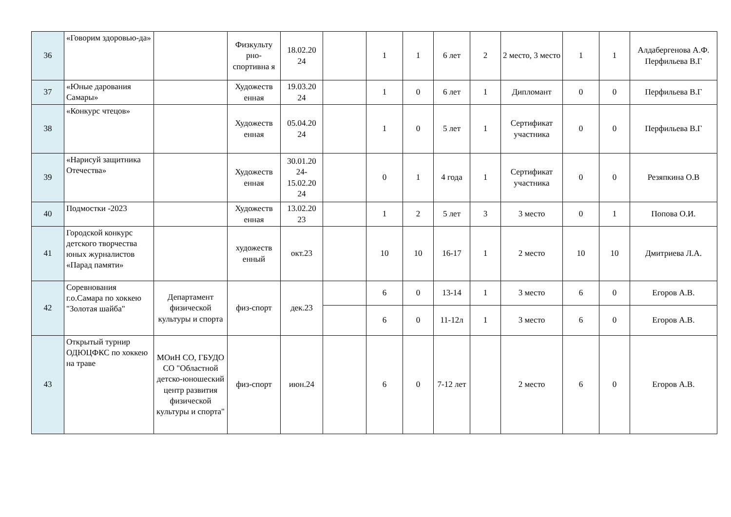| 36 | «Говорим здоровью-да» | | Физкульту рно-спортивна я | 18.02.20 24 | | 1 | 1 | 6 лет | 2 | 2 место, 3 место | 1 | 1 | Алдабергенова А.Ф. Перфильева В.Г |
| 37 | «Юные дарования Самары» | | Художеств енная | 19.03.20 24 | | 1 | 0 | 6 лет | 1 | Дипломант | 0 | 0 | Перфильева В.Г |
| 38 | «Конкурс чтецов» | | Художеств енная | 05.04.20 24 | | 1 | 0 | 5 лет | 1 | Сертификат участника | 0 | 0 | Перфильева В.Г |
| 39 | «Нарисуй защитника Отечества» | | Художеств енная | 30.01.20 24-15.02.20 24 | | 0 | 1 | 4 года | 1 | Сертификат участника | 0 | 0 | Резяпкина О.В |
| 40 | Подмостки -2023 | | Художеств енная | 13.02.20 23 | | 1 | 2 | 5 лет | 3 | 3 место | 0 | 1 | Попова О.И. |
| 41 | Городской конкурс детского творчества юных журналистов «Парад памяти» | | художеств енный | окт.23 | | 10 | 10 | 16-17 | 1 | 2 место | 10 | 10 | Дмитриева Л.А. |
| 42 | Соревнования г.о.Самара по хоккею "Золотая шайба" | Департамент физической культуры и спорта | физ-спорт | дек.23 | | 6 | 0 | 13-14 | 1 | 3 место | 6 | 0 | Егоров А.В. |
| | | | | | | 6 | 0 | 11-12л | 1 | 3 место | 6 | 0 | Егоров А.В. |
| 43 | Открытый турнир ОДЮЦФКС по хоккею на траве | МОиН СО, ГБУДО СО "Областной детско-юношеский центр развития физической культуры и спорта" | физ-спорт | июн.24 | | 6 | 0 | 7-12 лет | | 2 место | 6 | 0 | Егоров А.В. |